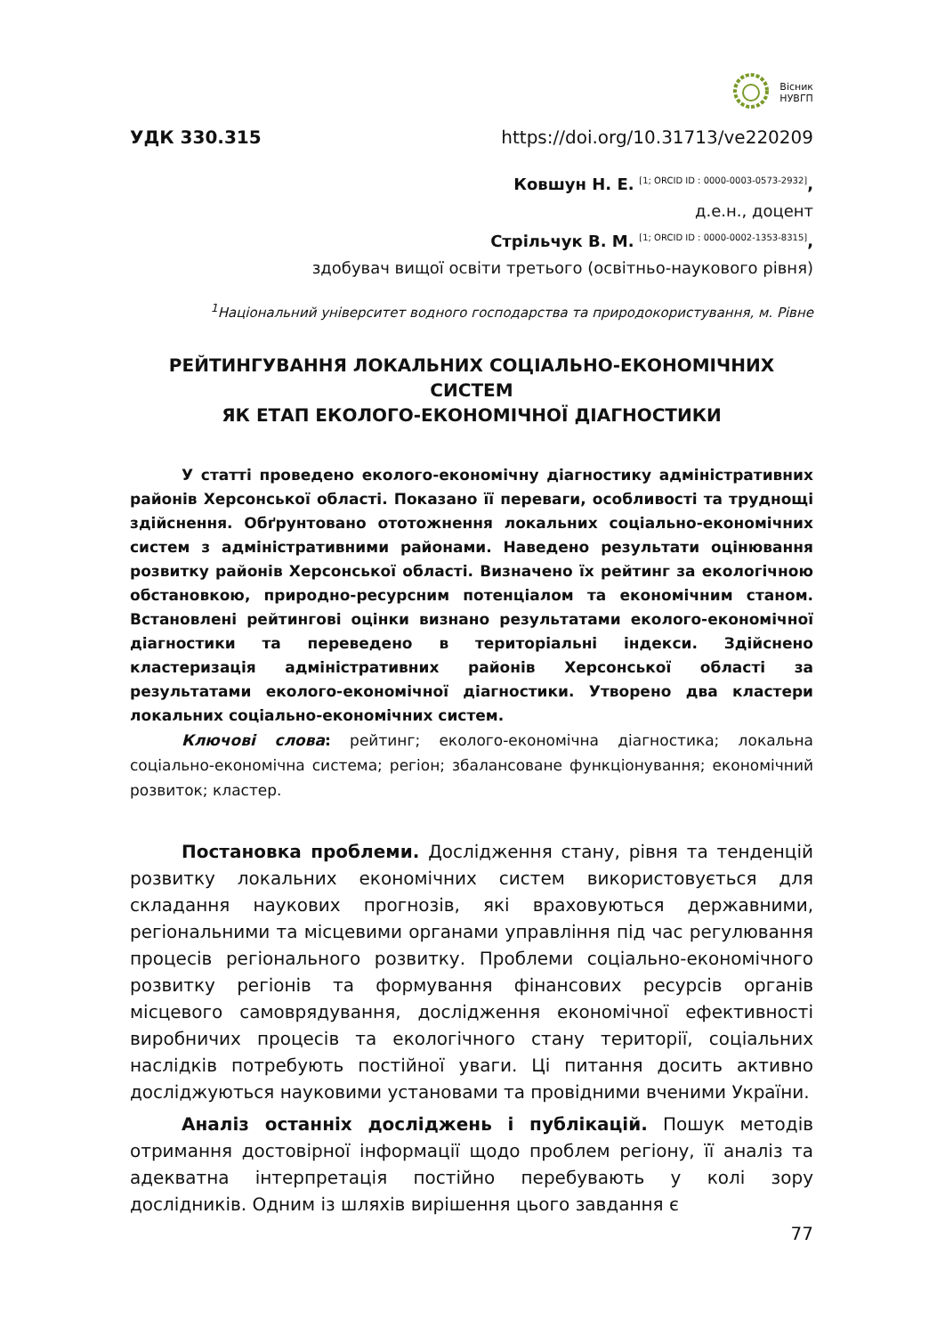Вісник
НУВГП
УДК 330.315 https://doi.org/10.31713/ve220209
Ковшун Н. Е. <sup>[1; ORCID ID : 0000-0003-0573-2932]</sup>,
д.е.н., доцент
Стрільчук В. М. <sup>[1; ORCID ID : 0000-0002-1353-8315]</sup>,
здобувач вищої освіти третього (освітньо-наукового рівня)
<sup>1</sup> Національний університет водного господарства та природокористування, м. Рівне
РЕЙТИНГУВАННЯ ЛОКАЛЬНИХ СОЦІАЛЬНО-ЕКОНОМІЧНИХ СИСТЕМ
ЯК ЕТАП ЕКОЛОГО-ЕКОНОМІЧНОЇ ДІАГНОСТИКИ
У статті проведено еколого-економічну діагностику адміністративних районів Херсонської області. Показано її переваги, особливості та труднощі здійснення. Обґрунтовано ототожнення локальних соціально-економічних систем з адміністративними районами. Наведено результати оцінювання розвитку районів Херсонської області. Визначено їх рейтинг за екологічною обстановкою, природно-ресурсним потенціалом та економічним станом. Встановлені рейтингові оцінки визнано результатами еколого-економічної діагностики та переведено в територіальні індекси. Здійснено кластеризація адміністративних районів Херсонської області за результатами еколого-економічної діагностики. Утворено два кластери локальних соціально-економічних систем.
Ключові слова: рейтинг; еколого-економічна діагностика; локальна соціально-економічна система; регіон; збалансоване функціонування; економічний розвиток; кластер.
Постановка проблеми. Дослідження стану, рівня та тенденцій розвитку локальних економічних систем використовується для складання наукових прогнозів, які враховуються державними, регіональними та місцевими органами управління під час регулювання процесів регіонального розвитку. Проблеми соціально-економічного розвитку регіонів та формування фінансових ресурсів органів місцевого самоврядування, дослідження економічної ефективності виробничих процесів та екологічного стану території, соціальних наслідків потребують постійної уваги. Ці питання досить активно досліджуються науковими установами та провідними вченими України.
Аналіз останніх досліджень і публікацій. Пошук методів отримання достовірної інформації щодо проблем регіону, її аналіз та адекватна інтерпретація постійно перебувають у колі зору дослідників. Одним із шляхів вирішення цього завдання є
77